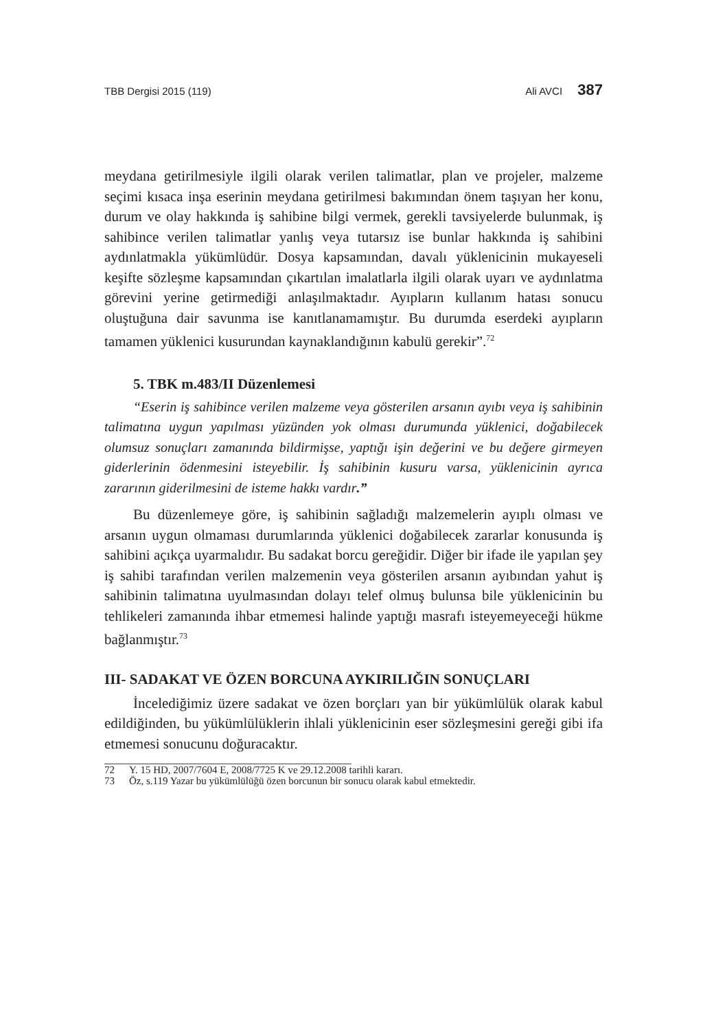TBB Dergisi 2015 (119) Ali AVCI 387
meydana getirilmesiyle ilgili olarak verilen talimatlar, plan ve projeler, malzeme seçimi kısaca inşa eserinin meydana getirilmesi bakımından önem taşıyan her konu, durum ve olay hakkında iş sahibine bilgi vermek, gerekli tavsiyelerde bulunmak, iş sahibince verilen talimatlar yanlış veya tutarsız ise bunlar hakkında iş sahibini aydınlatmakla yükümlüdür. Dosya kapsamından, davalı yüklenicinin mukayeseli keşifte sözleşme kapsamından çıkartılan imalatlarla ilgili olarak uyarı ve aydınlatma görevini yerine getirmediği anlaşılmaktadır. Ayıpların kullanım hatası sonucu oluştuğuna dair savunma ise kanıtlanamamıştır. Bu durumda eserdeki ayıpların tamamen yüklenici kusurundan kaynaklandığının kabulü gerekir”.<sup>72</sup>
5. TBK m.483/II Düzenlemesi
“Eserin iş sahibince verilen malzeme veya gösterilen arsanın ayıbı veya iş sahibinin talimatına uygun yapılması yüzünden yok olması durumunda yüklenici, doğabilecek olumsuz sonuçları zamanında bildirmişse, yaptığı işin değerini ve bu değere girmeyen giderlerinin ödenmesini isteyebilir. İş sahibinin kusuru varsa, yüklenicinin ayrıca zararının giderilmesini de isteme hakkı vardır.”
Bu düzenlemeye göre, iş sahibinin sağladığı malzemelerin ayıplı olması ve arsanın uygun olmaması durumlarında yüklenici doğabilecek zararlar konusunda iş sahibini açıkça uyarmalıdır. Bu sadakat borcu gereğidir. Diğer bir ifade ile yapılan şey iş sahibi tarafından verilen malzemenin veya gösterilen arsanın ayıbından yahut iş sahibinin talimatına uyulmasından dolayı telef olmuş bulunsa bile yüklenicinin bu tehlikeleri zamanında ihbar etmemesi halinde yaptığı masrafı isteyemeyeceği hükme bağlanmıştır.<sup>73</sup>
III- SADAKAT VE ÖZEN BORCUNA AYKIRILIĞIN SONUÇLARI
İncelediğimiz üzere sadakat ve özen borçları yan bir yükümlülük olarak kabul edildiğinden, bu yükümlülüklerin ihlali yüklenicinin eser sözleşmesini gereği gibi ifa etmemesi sonucunu doğuracaktır.
72 Y. 15 HD, 2007/7604 E, 2008/7725 K ve 29.12.2008 tarihli kararı.
73 Öz, s.119 Yazar bu yükümlülüğü özen borcunun bir sonucu olarak kabul etmektedir.